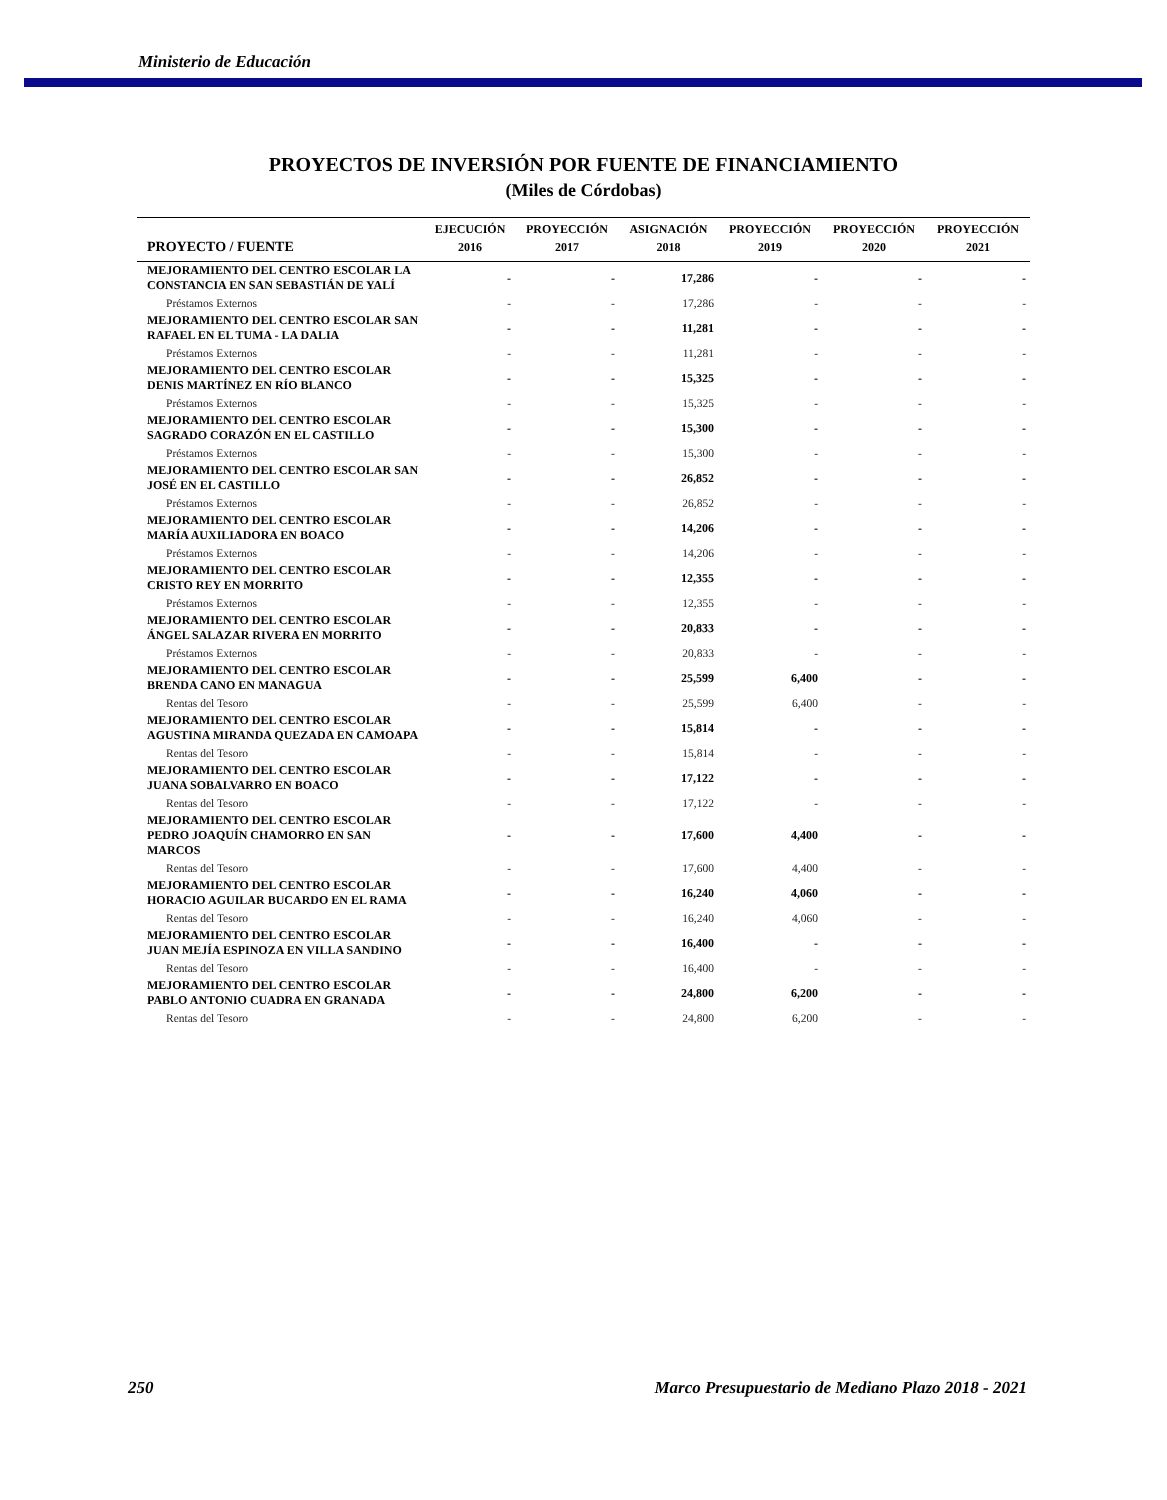Ministerio de Educación
PROYECTOS DE INVERSIÓN POR FUENTE DE FINANCIAMIENTO
(Miles de Córdobas)
| | EJECUCIÓN | PROYECCIÓN | ASIGNACIÓN | PROYECCIÓN | PROYECCIÓN | PROYECCIÓN |
| --- | --- | --- | --- | --- | --- | --- |
| PROYECTO / FUENTE | 2016 | 2017 | 2018 | 2019 | 2020 | 2021 |
| MEJORAMIENTO DEL CENTRO ESCOLAR LA CONSTANCIA EN SAN SEBASTIÁN DE YALÍ | - | - | 17,286 | - | - | - |
| Préstamos Externos | - | - | 17,286 | - | - | - |
| MEJORAMIENTO DEL CENTRO ESCOLAR SAN RAFAEL EN EL TUMA - LA DALIA | - | - | 11,281 | - | - | - |
| Préstamos Externos | - | - | 11,281 | - | - | - |
| MEJORAMIENTO DEL CENTRO ESCOLAR DENIS MARTÍNEZ EN RÍO BLANCO | - | - | 15,325 | - | - | - |
| Préstamos Externos | - | - | 15,325 | - | - | - |
| MEJORAMIENTO DEL CENTRO ESCOLAR SAGRADO CORAZÓN EN EL CASTILLO | - | - | 15,300 | - | - | - |
| Préstamos Externos | - | - | 15,300 | - | - | - |
| MEJORAMIENTO DEL CENTRO ESCOLAR SAN JOSÉ EN EL CASTILLO | - | - | 26,852 | - | - | - |
| Préstamos Externos | - | - | 26,852 | - | - | - |
| MEJORAMIENTO DEL CENTRO ESCOLAR MARÍA AUXILIADORA EN BOACO | - | - | 14,206 | - | - | - |
| Préstamos Externos | - | - | 14,206 | - | - | - |
| MEJORAMIENTO DEL CENTRO ESCOLAR CRISTO REY EN MORRITO | - | - | 12,355 | - | - | - |
| Préstamos Externos | - | - | 12,355 | - | - | - |
| MEJORAMIENTO DEL CENTRO ESCOLAR ÁNGEL SALAZAR RIVERA EN MORRITO | - | - | 20,833 | - | - | - |
| Préstamos Externos | - | - | 20,833 | - | - | - |
| MEJORAMIENTO DEL CENTRO ESCOLAR BRENDA CANO EN MANAGUA | - | - | 25,599 | 6,400 | - | - |
| Rentas del Tesoro | - | - | 25,599 | 6,400 | - | - |
| MEJORAMIENTO DEL CENTRO ESCOLAR AGUSTINA MIRANDA QUEZADA EN CAMOAPA | - | - | 15,814 | - | - | - |
| Rentas del Tesoro | - | - | 15,814 | - | - | - |
| MEJORAMIENTO DEL CENTRO ESCOLAR JUANA SOBALVARRO EN BOACO | - | - | 17,122 | - | - | - |
| Rentas del Tesoro | - | - | 17,122 | - | - | - |
| MEJORAMIENTO DEL CENTRO ESCOLAR PEDRO JOAQUÍN CHAMORRO EN SAN MARCOS | - | - | 17,600 | 4,400 | - | - |
| Rentas del Tesoro | - | - | 17,600 | 4,400 | - | - |
| MEJORAMIENTO DEL CENTRO ESCOLAR HORACIO AGUILAR BUCARDO EN EL RAMA | - | - | 16,240 | 4,060 | - | - |
| Rentas del Tesoro | - | - | 16,240 | 4,060 | - | - |
| MEJORAMIENTO DEL CENTRO ESCOLAR JUAN MEJÍA ESPINOZA EN VILLA SANDINO | - | - | 16,400 | - | - | - |
| Rentas del Tesoro | - | - | 16,400 | - | - | - |
| MEJORAMIENTO DEL CENTRO ESCOLAR PABLO ANTONIO CUADRA EN GRANADA | - | - | 24,800 | 6,200 | - | - |
| Rentas del Tesoro | - | - | 24,800 | 6,200 | - | - |
250 Marco Presupuestario de Mediano Plazo 2018 - 2021